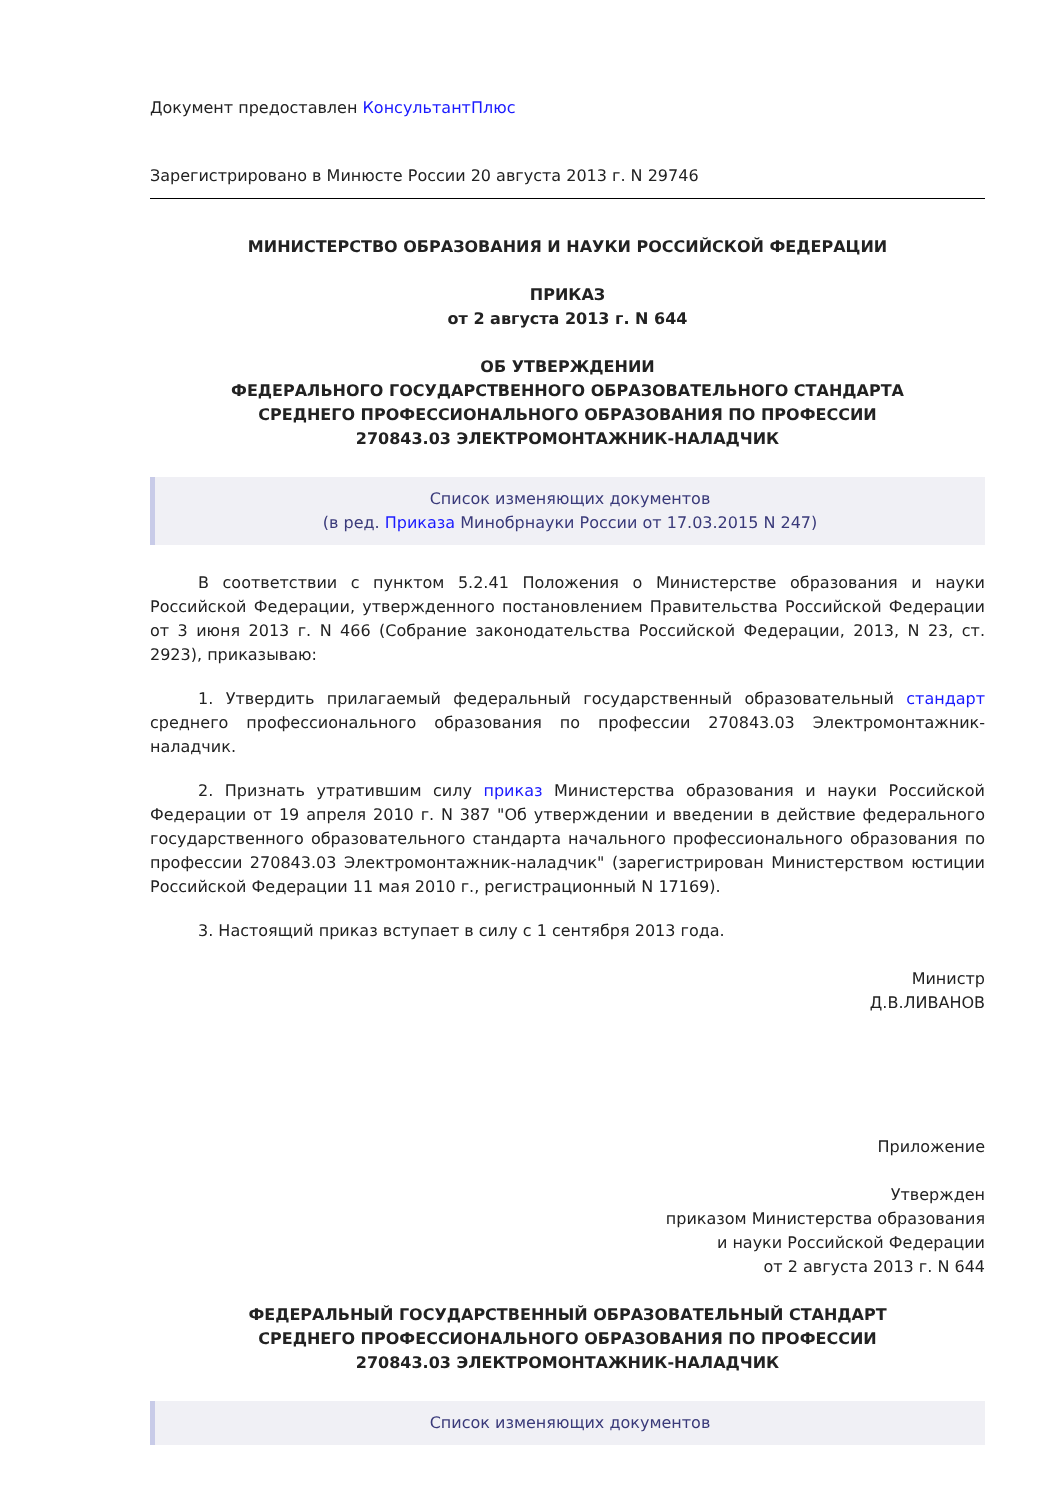Документ предоставлен КонсультантПлюс
Зарегистрировано в Минюсте России 20 августа 2013 г. N 29746
МИНИСТЕРСТВО ОБРАЗОВАНИЯ И НАУКИ РОССИЙСКОЙ ФЕДЕРАЦИИ
ПРИКАЗ
от 2 августа 2013 г. N 644
ОБ УТВЕРЖДЕНИИ
ФЕДЕРАЛЬНОГО ГОСУДАРСТВЕННОГО ОБРАЗОВАТЕЛЬНОГО СТАНДАРТА
СРЕДНЕГО ПРОФЕССИОНАЛЬНОГО ОБРАЗОВАНИЯ ПО ПРОФЕССИИ
270843.03 ЭЛЕКТРОМОНТАЖНИК-НАЛАДЧИК
Список изменяющих документов
(в ред. Приказа Минобрнауки России от 17.03.2015 N 247)
В соответствии с пунктом 5.2.41 Положения о Министерстве образования и науки Российской Федерации, утвержденного постановлением Правительства Российской Федерации от 3 июня 2013 г. N 466 (Собрание законодательства Российской Федерации, 2013, N 23, ст. 2923), приказываю:
1. Утвердить прилагаемый федеральный государственный образовательный стандарт среднего профессионального образования по профессии 270843.03 Электромонтажник-наладчик.
2. Признать утратившим силу приказ Министерства образования и науки Российской Федерации от 19 апреля 2010 г. N 387 "Об утверждении и введении в действие федерального государственного образовательного стандарта начального профессионального образования по профессии 270843.03 Электромонтажник-наладчик" (зарегистрирован Министерством юстиции Российской Федерации 11 мая 2010 г., регистрационный N 17169).
3. Настоящий приказ вступает в силу с 1 сентября 2013 года.
Министр
Д.В.ЛИВАНОВ
Приложение
Утвержден
приказом Министерства образования
и науки Российской Федерации
от 2 августа 2013 г. N 644
ФЕДЕРАЛЬНЫЙ ГОСУДАРСТВЕННЫЙ ОБРАЗОВАТЕЛЬНЫЙ СТАНДАРТ
СРЕДНЕГО ПРОФЕССИОНАЛЬНОГО ОБРАЗОВАНИЯ ПО ПРОФЕССИИ
270843.03 ЭЛЕКТРОМОНТАЖНИК-НАЛАДЧИК
Список изменяющих документов